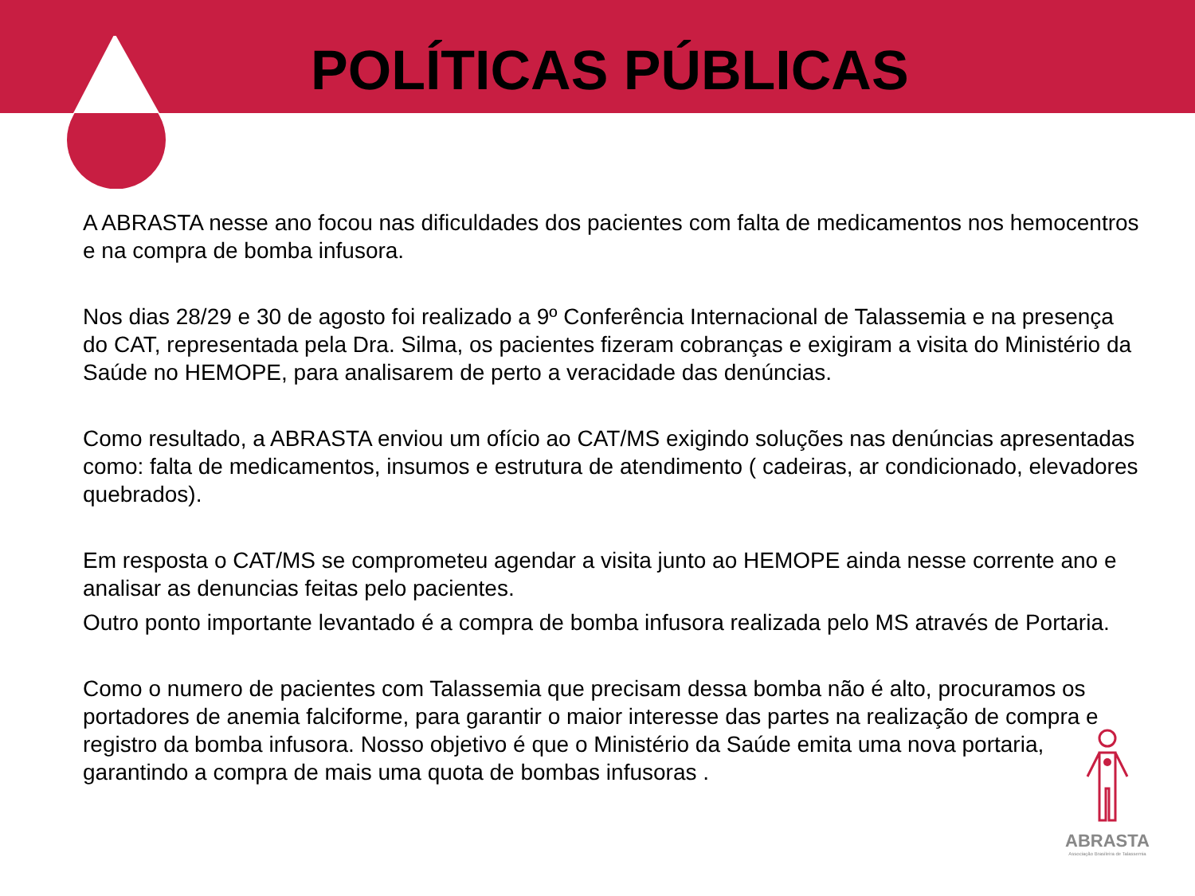POLÍTICAS PÚBLICAS
A ABRASTA nesse ano focou nas dificuldades dos pacientes com falta de medicamentos nos hemocentros e na compra de bomba infusora.
Nos dias 28/29 e 30 de agosto foi realizado a 9º Conferência Internacional de Talassemia e na presença do CAT, representada pela Dra. Silma, os pacientes fizeram cobranças e exigiram a visita do Ministério da Saúde no HEMOPE, para analisarem de perto a veracidade das denúncias.
Como resultado, a ABRASTA enviou um ofício ao CAT/MS exigindo soluções nas denúncias apresentadas como: falta de medicamentos, insumos e estrutura de atendimento ( cadeiras, ar condicionado, elevadores quebrados).
Em resposta o CAT/MS se comprometeu agendar a visita junto ao HEMOPE ainda nesse corrente ano e analisar as denuncias feitas pelo pacientes.
Outro ponto importante levantado é a compra de bomba infusora realizada pelo MS através de Portaria.
Como o numero de pacientes com Talassemia que precisam dessa bomba não é alto, procuramos os portadores de anemia falciforme, para garantir o maior interesse das partes na realização de compra e registro da bomba infusora. Nosso objetivo é que o Ministério da Saúde emita uma nova portaria, garantindo a compra de mais uma quota de bombas infusoras .
ABRASTA
Associação Brasileira de Talassemia